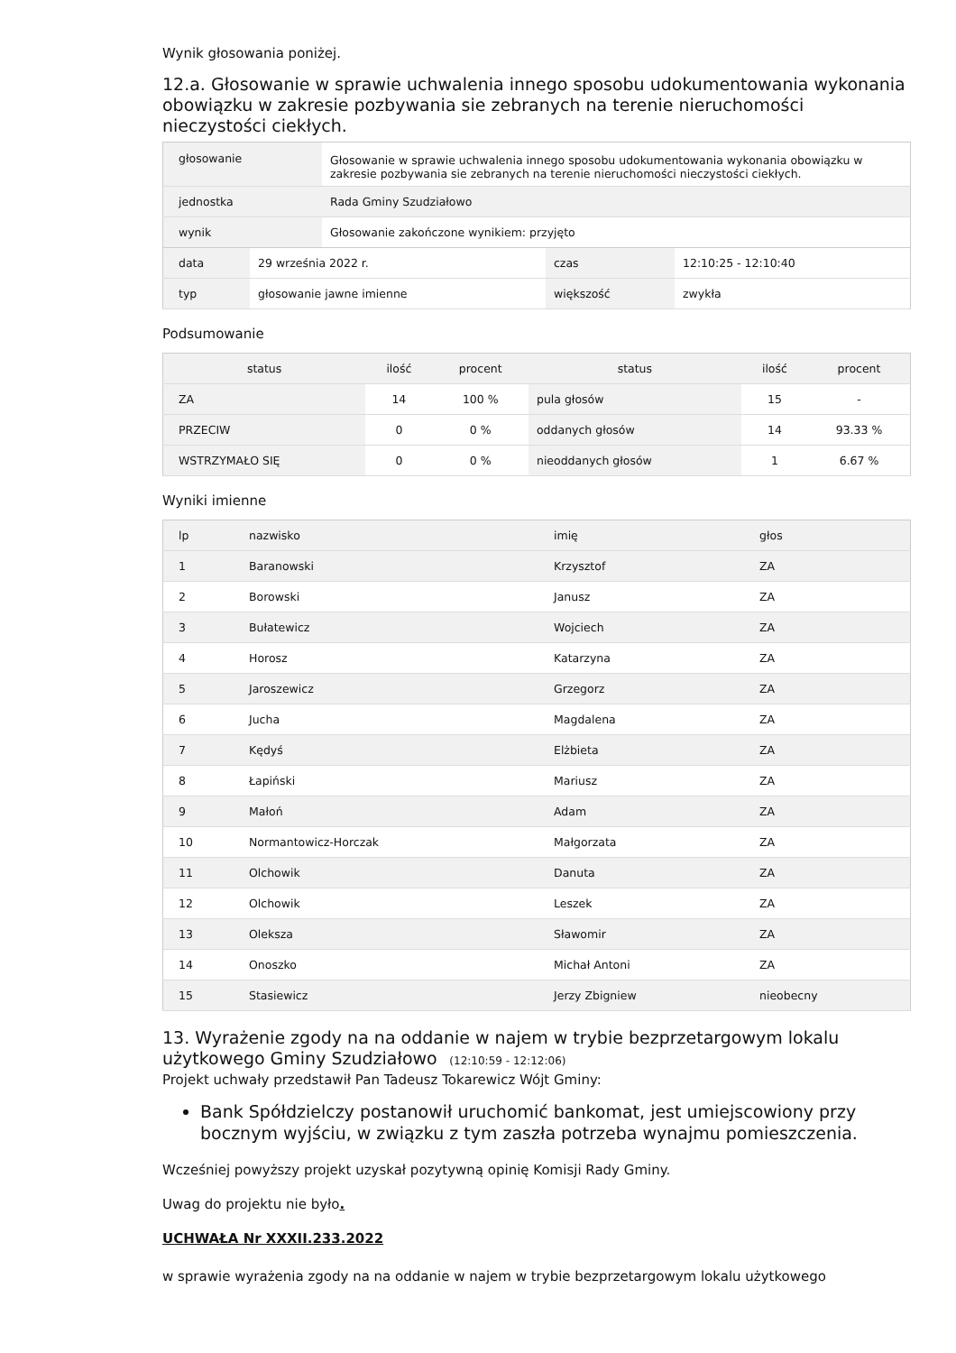Wynik głosowania poniżej.
12.a. Głosowanie w sprawie uchwalenia innego sposobu udokumentowania wykonania obowiązku w zakresie pozbywania sie zebranych na terenie nieruchomości nieczystości ciekłych.
| głosowanie | Głosowanie w sprawie uchwalenia innego sposobu udokumentowania wykonania obowiązku w zakresie pozbywania sie zebranych na terenie nieruchomości nieczystości ciekłych. |
| jednostka | Rada Gminy Szudziałowo |
| wynik | Głosowanie zakończone wynikiem: przyjęto |
| data | 29 września 2022 r. | czas | 12:10:25 - 12:10:40 |
| typ | głosowanie jawne imienne | większość | zwykła |
Podsumowanie
| status | ilość | procent | status | ilość | procent |
| --- | --- | --- | --- | --- | --- |
| ZA | 14 | 100 % | pula głosów | 15 | - |
| PRZECIW | 0 | 0 % | oddanych głosów | 14 | 93.33 % |
| WSTRZYMAŁO SIĘ | 0 | 0 % | nieoddanych głosów | 1 | 6.67 % |
Wyniki imienne
| lp | nazwisko | imię | głos |
| --- | --- | --- | --- |
| 1 | Baranowski | Krzysztof | ZA |
| 2 | Borowski | Janusz | ZA |
| 3 | Bułatewicz | Wojciech | ZA |
| 4 | Horosz | Katarzyna | ZA |
| 5 | Jaroszewicz | Grzegorz | ZA |
| 6 | Jucha | Magdalena | ZA |
| 7 | Kędyś | Elżbieta | ZA |
| 8 | Łapiński | Mariusz | ZA |
| 9 | Małoń | Adam | ZA |
| 10 | Normantowicz-Horczak | Małgorzata | ZA |
| 11 | Olchowik | Danuta | ZA |
| 12 | Olchowik | Leszek | ZA |
| 13 | Oleksza | Sławomir | ZA |
| 14 | Onoszko | Michał Antoni | ZA |
| 15 | Stasiewicz | Jerzy Zbigniew | nieobecny |
13. Wyrażenie zgody na na oddanie w najem w trybie bezprzetargowym lokalu użytkowego Gminy Szudziałowo (12:10:59 - 12:12:06)
Projekt uchwały przedstawił Pan Tadeusz Tokarewicz Wójt Gminy:
Bank Spółdzielczy postanowił uruchomić bankomat, jest umiejscowiony przy bocznym wyjściu, w związku z tym zaszła potrzeba wynajmu pomieszczenia.
Wcześniej powyższy projekt uzyskał pozytywną opinię Komisji Rady Gminy.
Uwag do projektu nie było.
UCHWAŁA Nr XXXII.233.2022
w sprawie wyrażenia zgody na na oddanie w najem w trybie bezprzetargowym lokalu użytkowego